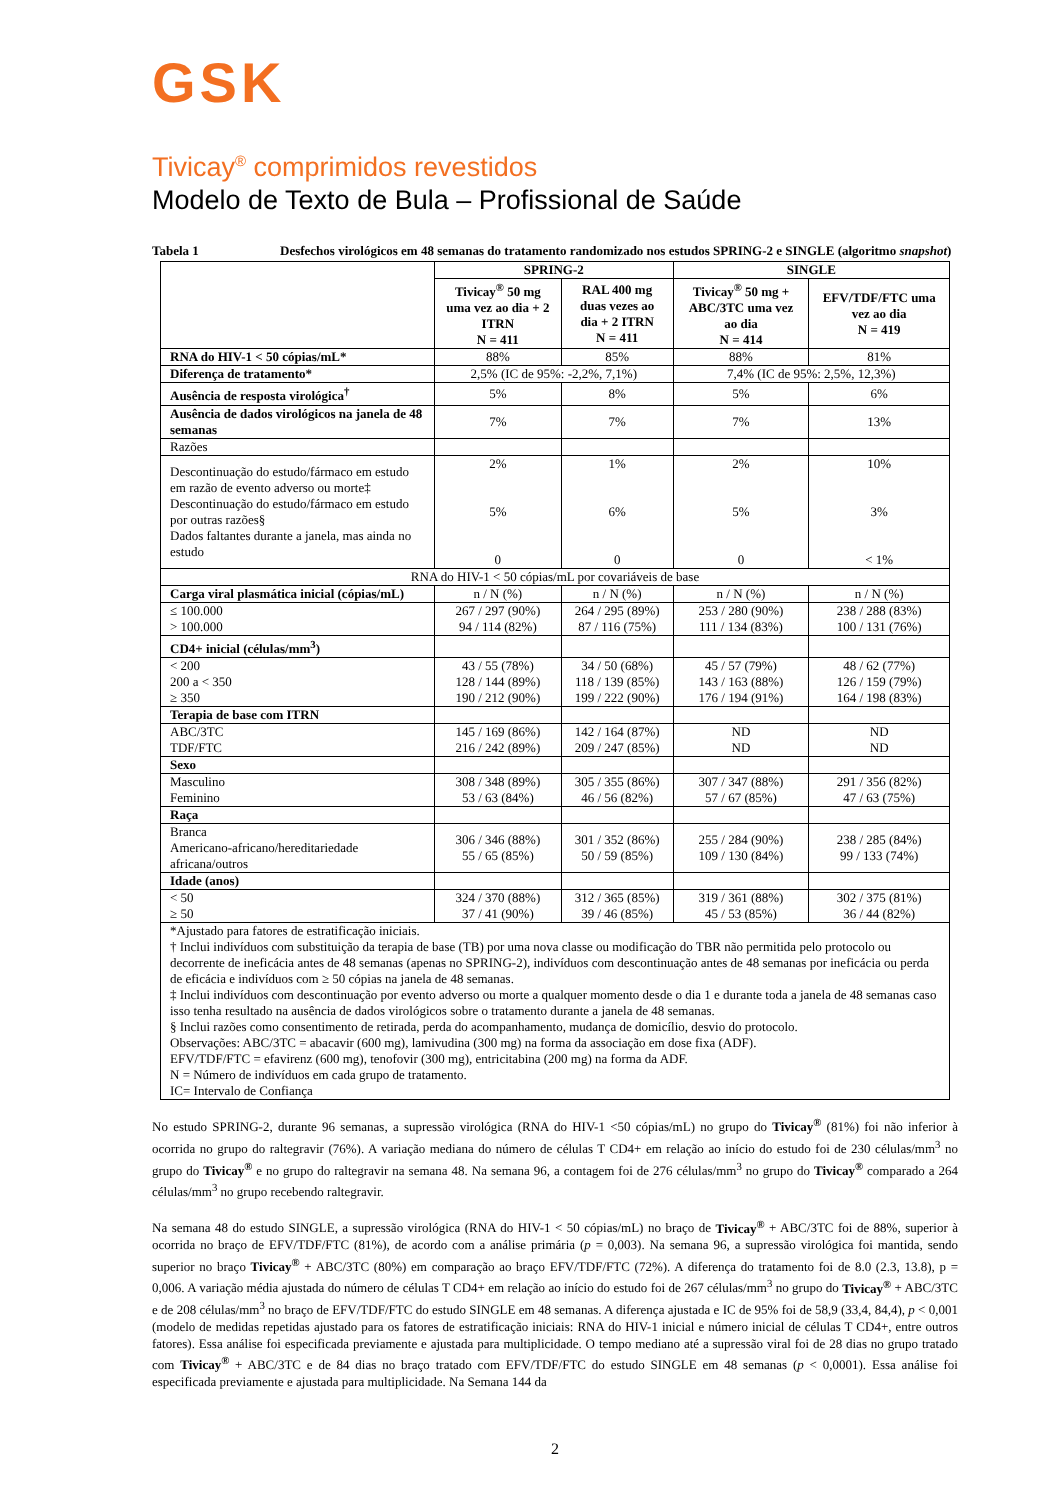GSK
Tivicay<sup>®</sup> comprimidos revestidos
Modelo de Texto de Bula – Profissional de Saúde
Tabela 1 Desfechos virológicos em 48 semanas do tratamento randomizado nos estudos SPRING-2 e SINGLE (algoritmo snapshot)
| | SPRING-2 | | SINGLE | |
| | Tivicay<sup>®</sup> 50 mg uma vez ao dia + 2 ITRN N = 411 | RAL 400 mg duas vezes ao dia + 2 ITRN N = 411 | Tivicay<sup>®</sup> 50 mg + ABC/3TC uma vez ao dia N = 414 | EFV/TDF/FTC uma vez ao dia N = 419 |
| RNA do HIV-1 < 50 cópias/mL* | 88% | 85% | 88% | 81% |
| Diferença de tratamento* | 2,5% (IC de 95%: -2,2%, 7,1%) | | 7,4% (IC de 95%: 2,5%, 12,3%) | |
| Ausência de resposta virológica<sup>†</sup> | 5% | 8% | 5% | 6% |
| Ausência de dados virológicos na janela de 48 semanas | 7% | 7% | 7% | 13% |
| Razões | | | | |
| Descontinuação do estudo/fármaco em estudo em razão de evento adverso ou morte‡ Descontinuação do estudo/fármaco em estudo por outras razões§ Dados faltantes durante a janela, mas ainda no estudo | 2% 5% 0 | 1% 6% 0 | 2% 5% 0 | 10% 3% < 1% |
| RNA do HIV-1 < 50 cópias/mL por covariáveis de base | | | | |
| Carga viral plasmática inicial (cópias/mL) | n / N (%) | n / N (%) | n / N (%) | n / N (%) |
| ≤ 100.000 > 100.000 | 267 / 297 (90%) 94 / 114 (82%) | 264 / 295 (89%) 87 / 116 (75%) | 253 / 280 (90%) 111 / 134 (83%) | 238 / 288 (83%) 100 / 131 (76%) |
| CD4+ inicial (células/mm<sup>3</sup>) | | | | |
| < 200 200 a < 350 ≥ 350 | 43 / 55 (78%) 128 / 144 (89%) 190 / 212 (90%) | 34 / 50 (68%) 118 / 139 (85%) 199 / 222 (90%) | 45 / 57 (79%) 143 / 163 (88%) 176 / 194 (91%) | 48 / 62 (77%) 126 / 159 (79%) 164 / 198 (83%) |
| Terapia de base com ITRN | | | | |
| ABC/3TC TDF/FTC | 145 / 169 (86%) 216 / 242 (89%) | 142 / 164 (87%) 209 / 247 (85%) | ND ND | ND ND |
| Sexo | | | | |
| Masculino Feminino | 308 / 348 (89%) 53 / 63 (84%) | 305 / 355 (86%) 46 / 56 (82%) | 307 / 347 (88%) 57 / 67 (85%) | 291 / 356 (82%) 47 / 63 (75%) |
| Raça | | | | |
| Branca Americano-africano/hereditariedade africana/outros | 306 / 346 (88%) 55 / 65 (85%) | 301 / 352 (86%) 50 / 59 (85%) | 255 / 284 (90%) 109 / 130 (84%) | 238 / 285 (84%) 99 / 133 (74%) |
| Idade (anos) | | | | |
| < 50 ≥ 50 | 324 / 370 (88%) 37 / 41 (90%) | 312 / 365 (85%) 39 / 46 (85%) | 319 / 361 (88%) 45 / 53 (85%) | 302 / 375 (81%) 36 / 44 (82%) |
| *Ajustado para fatores de estratificação iniciais. † Inclui indivíduos com substituição da terapia de base (TB) por uma nova classe ou modificação do TBR não permitida pelo protocolo ou decorrente de ineficácia antes de 48 semanas (apenas no SPRING-2), indivíduos com descontinuação antes de 48 semanas por ineficácia ou perda de eficácia e indivíduos com ≥ 50 cópias na janela de 48 semanas. ‡ Inclui indivíduos com descontinuação por evento adverso ou morte a qualquer momento desde o dia 1 e durante toda a janela de 48 semanas caso isso tenha resultado na ausência de dados virológicos sobre o tratamento durante a janela de 48 semanas. § Inclui razões como consentimento de retirada, perda do acompanhamento, mudança de domicílio, desvio do protocolo. Observações: ABC/3TC = abacavir (600 mg), lamivudina (300 mg) na forma da associação em dose fixa (ADF). EFV/TDF/FTC = efavirenz (600 mg), tenofovir (300 mg), entricitabina (200 mg) na forma da ADF. N = Número de indivíduos em cada grupo de tratamento. IC= Intervalo de Confiança | | | | |
No estudo SPRING-2, durante 96 semanas, a supressão virológica (RNA do HIV-1 <50 cópias/mL) no grupo do Tivicay<sup>®</sup> (81%) foi não inferior à ocorrida no grupo do raltegravir (76%). A variação mediana do número de células T CD4+ em relação ao início do estudo foi de 230 células/mm<sup>3</sup> no grupo do Tivicay<sup>®</sup> e no grupo do raltegravir na semana 48. Na semana 96, a contagem foi de 276 células/mm<sup>3</sup> no grupo do Tivicay<sup>®</sup> comparado a 264 células/mm<sup>3</sup> no grupo recebendo raltegravir.
Na semana 48 do estudo SINGLE, a supressão virológica (RNA do HIV-1 < 50 cópias/mL) no braço de Tivicay<sup>®</sup> + ABC/3TC foi de 88%, superior à ocorrida no braço de EFV/TDF/FTC (81%), de acordo com a análise primária (p = 0,003). Na semana 96, a supressão virológica foi mantida, sendo superior no braço Tivicay<sup>®</sup> + ABC/3TC (80%) em comparação ao braço EFV/TDF/FTC (72%). A diferença do tratamento foi de 8.0 (2.3, 13.8), p = 0,006. A variação média ajustada do número de células T CD4+ em relação ao início do estudo foi de 267 células/mm<sup>3</sup> no grupo do Tivicay<sup>®</sup> + ABC/3TC e de 208 células/mm<sup>3</sup> no braço de EFV/TDF/FTC do estudo SINGLE em 48 semanas. A diferença ajustada e IC de 95% foi de 58,9 (33,4, 84,4), p < 0,001 (modelo de medidas repetidas ajustado para os fatores de estratificação iniciais: RNA do HIV-1 inicial e número inicial de células T CD4+, entre outros fatores). Essa análise foi especificada previamente e ajustada para multiplicidade. O tempo mediano até a supressão viral foi de 28 dias no grupo tratado com Tivicay<sup>®</sup> + ABC/3TC e de 84 dias no braço tratado com EFV/TDF/FTC do estudo SINGLE em 48 semanas (p < 0,0001). Essa análise foi especificada previamente e ajustada para multiplicidade. Na Semana 144 da
2